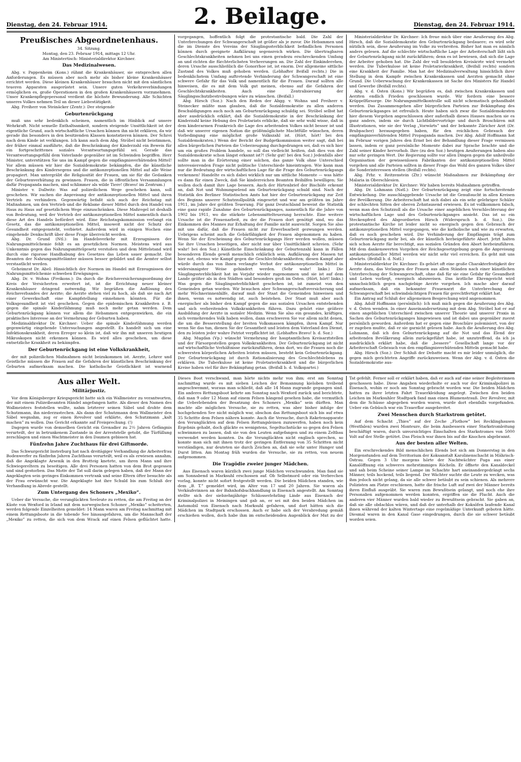Dienstag, den 24. Februar 1914.
2. Beilage.
Dienstag, den 24. Februar 1914.
Preußisches Abgeordnetenhaus.
34. Sitzung.
Montag, den 23. Februar 1914, mittags 12 Uhr.
Am Ministertisch: Ministerialdirektor Kirchner.
Das Medizinalwesen.
Abg. v. Pappenheim (Kons.) rühmt die Krankenhäuser, sie entsprechen allen Anforderungen. Es müssen aber noch mehr als bisher kleine Krankenhäuser errichtet werden. Diese kleinen Krankenhäuser brauchen nicht mit den sämtlichen teueren Apparaten ausgerüstet sein. Unsere guten Verkehrsverbindungen ermöglichen es, große Operationen in den großen Krankenhäusern vorzunehmen. Unser Krankenpflegepersonal verdient die höchste Bewunderung. Alle Schichten unseres Volkes nehmen Teil an dieser Liebestätigkeit.
Abg. Freiherr von Steinäcker (Zentr.): Der steigende
Geburtenrückgang
muß uns sehr bedenklich scheinen, namentlich im Hinblick auf unsere Wehrkraft. Nicht sexuelle Enthaltsamkeit, sondern steigende Unsittlichkeit ist der eigentliche Grund, auch wirtschaftliche Ursachen können ihn nicht erklären, da wir gerade ihn besonders in den besitzenden Klassen konstatieren können. Der Schrei nach dem Kinde ist verklungen. Ich kann auch dem Abg. Ströbel nicht beistimmen, der früher einmal ausführte, daß die Beschränkung der Kinderzahl ein Beweis für ein fortgeschrittenes soziales Verantwortungsgefühl sei. Gerade das Verantwortungsgefühl dem Vaterlande gegenüber ist im Schwinden begriffen. Herr Minister, unterstützen Sie uns im Kampf gegen die empfängnisverhütenden Mittel! Vor allem müssen wir hier die Sozialdemokratie bekämpfen, die die künstliche Beschränkung des Kindersegens und die antikonzeptionellen Mittel auf alle Weise propagiert. Man untergräbt die Religiosität der Frauen, um sie für die Gedanken der Geburtenverhütung zu gewinnen. Frauen, die in öffentlichen Versammlungen dafür Propaganda machen, sind schlimmer als wilde Tiere! (Bravo! im Zentrum.)
Minister v. Dallwitz: Was auf polizeilichem Wege geschehen kann, soll geschehen. Wir suchen die Anpreisung der antikonzeptionellen Mittel und ihren Vertrieb zu verhindern. Gegenwärtig befaßt sich auch der Reichstag mit Maßnahmen, um den Vertrieb und die Reklame dieser Mittel durch den Handel von Haus zu Haus auf gesetzlichem Wege einzuschränken. Diese Maßregel ist deshalb von Bedeutung, weil der Vertrieb der antikonzeptionellen Mittel namentlich durch diese Art des Handels befördert wird. Eine Reichstagskommission verlangt ein Gesetz, das die antikonzeptionellen Mittel, insoweit nicht der Schutz der Gesundheit entgegensteht, verbietet. Außerdem wird in einigen Wochen eine eingehende Denkschrift über diese Frage überreicht werden.
Abg. Dr. Grund (Ntl.): Im Handelsverkehr mit Erzeugnissen der Nahrungsmittelchemie fehlt es an gesetzlichen Normen. Meistens wird aus Unkenntnis gegen das Nahrungsmittelgesetz verstoßen und dem Mittelstand wird durch eine rigorose Handhabung des Gesetzes das Leben sauer gemacht. Die Beamten der Nahrungsmittelämter müssen besser gebildet und die Aemter selbst verstaatlicht werden.
Geheimrat Dr. Abel: Hinsichtlich der Normen im Handel mit Erzeugnissen der Nahrungsmittelchemie schweben Erwägungen.
Abg. Dr. v. Wohna (Freikons.): Da durch die Reichsversicherungsordnung der Kreis der Versicherten erweitert ist, ist die Errichtung neuer kleiner Krankenhäuser dringend notwendig. Wir begrüßen die Auflösung des Reichsverbandes der Aerzte; die Aerzte stehen viel zu hoch, als daß sie nach Art einer Gewerkschaft eine Kampfstellung einnehmen könnten. Für die Volksgesundheit ist viel geschehen. Gegen die epidemischen Krankheiten z. B. gegen die spinale Kinderlähmung muß noch mehr getan werden. Dem Geburtenrückgang können vor allem die Hebammen entgegenwirken, die ein praktisches Interesse an der Vermehrung der Geburten haben.
Medizinaldirektor Dr. Kirchner: Ueber die spinale Kinderlähmung werden gegenwärtig eingehende Untersuchungen angestellt. Es handelt sich um eine Infektionskrankheit, deren Erreger so klein ist, daß wir ihn mit unseren heutigen Mikroskopen nicht erkennen können. Es wird alles geschehen, um diese entsetzliche Krankheit zu bekämpfen.
Der Geburtenrückgang ist eine Volkskrankheit,
der mit polizeilichen Maßnahmen nicht beizukommen ist. Aerzte, Lehrer und Geistliche müssen die Frauen auf die Gefahren der künstlichen Beschränkung der Geburten aufmerksam machen. Die katholische Geistlichkeit ist warnend vorgegangen, hoffentlich folgt die protestantische bald. Die Zahl der Unterbrechungen der Schwangerschaft ist größer als je zuvor. Die Hebammen und die im Dienste des Vereins der Säuglingssterblichkeit befindlichen Personen können durch geeignete Aufklärung segensreich wirken. Die übertragbaren Geschlechtskrankheiten nehmen bei uns einen geradezu erschreckenden Umfang an und richten die fürchterlichsten Verheerungen an. Die Zahl der Einkinderehen, deren Ursache ausschließlich die Gonorrhoe ist, ist enorm. Der allgemeine sittliche Zustand des Volkes muß gehoben werden. (Lebhafter Beifall rechts.) Die in bedenklichstem Umfang auftretende Verhinderung der Schwangerschaft ist eine schwere Gefahr für das Volk und namentlich für die Frauen. Darauf sollten alle hinweisen, die es mit dem Volk gut meinen, ebenso auf die Gefahren der Geschlechtskrankheiten. Auch eine Zentralisierung der Säuglingsschutzbestrebungen wäre zu wünschen. (Beifall.)
Abg. Hirsch (Soz.): Nach den Reden der Abgg. v. Wohna und Freiherr v. Steinecker müßte man glauben, daß die Sozialdemokratie zu allen anderen Beschuldigungen auch noch am Geburtenrückgang schuldig sei. Ströbel selbst hat aber ausdrücklich erklärt, daß die Sozialdemokratie in der Beschränkung der Kinderzahl keine Hebung des Proletariats erblicke, daß sie sehr wohl wisse, daß in dem kinderarmen Frankreich die Lage des arbeitenden Volkes nicht besser ist und daß wir unserer eigenen Nation die größtmöglichste Machtfülle wünschen, deren Vorbedingung eine möglichst große Volkszahl ist. (Hört, hört! bei den Sozialdemokraten.) Wenn der Bericht der Budgetkommission weiter sagt, daß bei allen bürgerlichen Parteien die Ueberzeugung durchgedrungen sei, daß es sich hier um ein großes Problem handele, so soll das vielleicht heißen, daß dies von der Sozialdemokratie schon längst erkannt ist?! (Sehr gut! bei den Soz.) Jedenfalls aber sollte man in die Erörterung einer solchen, das ganze Volk ohne Unterschied interessierenden Frage nicht politische Unterschiede hineintragen. Wie kann man nur die Bedeutung der wirtschaftlichen Lage für die Frage des Geburtenrückgangs verkennen! Handelte es sich dabei wirklich nur um sittliche Momente — was hätte es dann für einen Zweck, daß Sie kinderreichen Beamten Beihilfen bewilligen; Sie wollen doch damit ihre Lage bessern. Auch der Hirtenbrief der Bischöfe erkennt an, daß Not und Wohnungselend am Geburtenrückgang schuld sind. Nach der Statistik des Berliner Statistischen Amts hat hier der Geburtenrückgang zur Zeit des Beginns unserer Schutzzollpolitik eingesetzt und war am größten im Jahre 1911, im Jahre der größten Teuerung. Für ganz Deutschland beweist die Statistik eine ganz rapide Zunahme des Geburtenrückganges, namentlich für die Jahre von 1902 bis 1911, wo die stärkste Lebensmittelteuerung herrschte. Eine weitere Ursache ist die Frauenarbeit, zu der die Frauen dort genötigt sind, wo das Einkommen des Mannes zur Erhaltung der Familie nicht ausreicht. Sorgen Sie also mit uns dafür, daß die Frauen nicht zur Erwerbsarbeit gezwungen werden. Uebrigens scheint auch die Gebärfähigkeit der Frauen abgenommen zu haben. Wenn Sie der Erscheinung des Geburtenrückgangs Herr werden wollen, müssen Sie ihre Ursachen beseitigen, aber nicht nur über Unsittlichkeit schreien. (Sehr wahr! bei den Soz.) Künstliche Einschränkung der Geburtenzahl kann in Fällen besonderen Elends gewiß menschlich erklärlich sein. Aufklärung der Massen tut hier not, ebenso wie Kampf gegen die Geschlechtskrankheiten; diesen Kampf aber würde durch das von Ihnen verlangte Verbot der antikonzeptionellen Mittel in widersinnigster Weise gehindert werden. (Sehr wahr! links.) Die Säuglingssterblichkeit hat im Vorjahr wieder zugenommen und sie ist auf dem Lande größer als in den Städten und besonders groß im Osten. (Hört, hört! links.) Was gegen die Säuglingssterblichkeit geschehen ist, ist zumeist von den Gemeinden getan worden. Wir brauchen aber Schwangerschaftsversicherung und mehr Wöchnerinnenhilfe, darauf muß der Staat die Gemeinden hinweisen und ihnen, wenn es notwendig ist, auch beistehen. Der Staat muß aber auch energischer als bisher den Kampf gegen die aus sozialen Ursachen entstehenden und sich verbreitenden Volkskrankheiten führen. Dazu gehört eine größere Ausbildung der Aerzte in sozialer Medizin. Wenn Sie also ein gesundes, kräftiges, sich vermehrendes Volk haben wollen, dann erschweren Sie vor allem nicht denen, die um die Besserstellung der breiten Volksmassen kämpfen, ihren Kampf. Nur wenn Sie das tun, dienen Sie der Gesamtheit und leisten dem Vaterland den Dienst, den zu leisten jeder wahre Patriot verpflichtet ist. (Lebhaftes Bravo! b. d. Soz.)
Abg. Mugdan (Vp.) wünscht Vermehrung der hauptamtlichen Kreisarztstellen und der Fürsorgestellen gegen Volkskrankheiten. Der Geburtenrückgang ist nicht auf wirtschaftliche Verhältnisse zurückzuführen, denn dort, wo die Frauen noch die schwersten körperlichen Arbeiten leisten müssen, besteht kein Geburtenrückgang. Der Geburtenrückgang ist durch Rationalisierung des Geschlechtslebens zu erklären. Die Tuberkulose ist keine Proletarierkrankheit und die bürgerlichen Kreise haben viel für ihre Bekämpfung getan. (Beifall b. d. Volkspartei.)
Ministerialdirektor Dr. Kirchner: Ich freue mich über eine Aeußerung des Abg. Hirsch, daß die Sozialdemokratie den Geburtenrückgang bedauere; es wird sehr nützlich sein, diese Aeußerung im Volke zu verbreiten. Bisher hat man es nämlich anders gelesen. Auf die schlechte wirtschaftliche Lage der Arbeiterschaft läßt sich der Geburtenrückgang nicht zurückführen; denn es ist bewiesen, daß sich die Lage der Arbeiter gehoben hat. Die Zahl der voll besoldeten Kreisärzte wird vermehrt werden. Die Tuberkulose ist keine Proletarierkrankheit, (Beifall rechts) sondern eine Krankheit der Familie. Man hat der Medizinalverwaltung hinsichtlich ihrer Stellung in dem Kampfe zwischen Krankenkassen und Aerzten gemacht ohne Grund. Die Ueberwachung der Krankenkassen ist Sache des Ministers für Handel und Gewerbe (Beifall rechts).
Abg. v. d. Osten (Kons.) Wir begrüßen es, daß zwischen Krankenkassen und Aerzten endlich Frieden geschlossen wurde. Wir fordern eine bessere Krüppelfürsorge. Die Nahrungsmittelkontrolle soll nicht schematisch gehandhabt werden. Das Zusammengehen aller bürgerlichen Parteien zur Bekämpfung des Geburtenrückganges ist erfreulich. Heute haben sich zwar die Sozialdemokraten hier diesem Vorgehen angeschlossen aber außerhalb dieses Hauses machen sie es ganz anders, indem sie durch Lichtbildervorträge und durch Broschüren mit Illustrationen, wie sie der Verlag „Vorwärts“ und der bekannte Züricher Arzt (Dr. Brubpacher) herausgegeben haben, für den reichlichen Gebrauch der empfängnisverhütenden Mittel Propaganda machen. Der Abg. Adolf Hoffmann hat im Februar vorigen Jahres den Ernst bei der Behandlung dieser Frage vermissen lassen, indem er ganz persönliche Momente dabei zur Sprache brachte und die Zahl seiner Kinder hervorhob. Ihre (zu den Soz.) heutigen Aeußerungen haben also nur sehr geringen Wert. Die Regierung sollte vor allen Dingen gegen die unheilvolle Organisation der gewissenlosen Fabrikanten der antikonzeptionellen Mittel vorgehen und alle Parteien sollten in dieser Frage das Wohl des ganzen Volkes über die Sonderinteressen stellen (Beifall rechts).
Abg. Frhr. v. Reitzenstein (Ztr.) wünscht Maßnahmen zur Bekämpfung der Malaria in Oberschlesien.
Ministerialdirektor Dr. Kirchner: Wir haben bereits Maßnahmen getroffen.
Abg. Dr. Lohmann (Natl.): Der Geburtenrückgang zeigt eine fortschreitende Entwickelung. Die ausschlaggebende Ursache ist die Genußsucht in allen Kreisen der Bevölkerung. Die Arbeiterschaft hat sich dabei als ein sehr gelehriger Schüler der schlechten Sitten der oberen Zehntausend erwiesen. Es ist vollkommen falsch, wenn man den Schutzzoll als die Ursache einer angeblichen Verschlechterung der wirtschaftlichen Lage und des Geburtenrückganges ansieht. Das ist so ein Steckenpferd des Abgeordneten Hirsch (Widerspruch b. d. Soz.). Die protestantische Kirche ist leider nicht so energisch gegen den Gebrauch der antikonzeptionellen Mittel vorgegangen, wie die katholische und wie zu erwarten, daß es noch geschehen wird. Die Verhinderung der Empfängnis trägt zum Geburtenrückgang mehr bei, als der künstlich herbeigeführte Abort. Jetzt halten sich schon Aerzte für berechtigt, aus sozialen Gründen den Abort herbeizuführen. Mit dem dankenswerten Vorgehen der Reichsgesetzgebung gegen die Anpreisung antikonzeptioneller Mittel werden wir nicht sehr viel erreichen. Es geht mit uns abwärts. (Beifall b. d. Natl.)
Ministerialdirektor Dr. Kirchner: Es gehört oft eine große Charakterfestigkeit der Aerzte dazu, das Verlangen der Frauen aus allen Ständen nach einer künstlichen Unterbrechung der Schwangerschaft, ohne daß für sie eine Gefahr für Gesundheit und Leben vorliegt, energisch abzuweisen. Das ärztliche Ehrengericht wird unnachsichtlich gegen nachgiebige Aerzte vorgehen. Ich mache aber darauf aufmerksam, daß ein bekannter Frauenarzt die Unterbrechung der Schwangerschaft bei schwindsüchtigen Frauen für gerechtfertigt erklärt hat.
Ein Antrag auf Schluß der allgemeinen Besprechung wird angenommen.
Abg. Adolf Hoffmann (persönlich): Ich muß mich gegen die Aeußerung des Abg. v. d. Osten wenden. In einer Auseinandersetzung mit dem Abg. Ströbel hat er auf einen angeblichen Unterschied zwischen unserer Theorie und unserer Praxis in Sachen des Geburtenrückganges hingewiesen und ist dabei uns gegenüber zuerst persönlich geworden. Außerdem hat er gegen eine Broschüre polemisiert, von der er zugeben mußte, daß er sie garnicht gelesen habe. Auch die Aeußerung des Abg. Lohmann, daß ich den Geburtenrückgang auf die Not und das Elend der arbeitenden Bevölkerung allein zurückgeführt habe, ist unzutreffend, da ich ja ausdrücklich erklärt habe, daß die „bessere“ Gesellschaft lange vor der Arbeiterschaft Gebrauch von den empfängnisverhütenden Mitteln gemacht habe.
Abg. Hirsch (Soz.): Der Schluß der Debatte macht es mir leider unmöglich, die gegen mich gerichteten Angriffe zurückzuweisen. Wenn der Abg. v. d. Osten die Sozialdemokratie aus-
Aus aller Welt.
Militärjustiz.
Vor dem Königsberger Kriegsgericht hatte sich ein Wallmeister zu verantworten, der mit einem Polizeibeamten Händel angefangen hatte. Als dieser den Namen des Wallmeisters feststellen wollte, nahm letzterer seinen Säbel und drohte dem Schutzmann, ihn niederzustechen. Als dann der Schutzmann dem Wallmeister den Säbel wegnahm, zog er einen Revolver und erklärte, den Schutzmann „kalt machen“ zu wollen. Das Gericht erkannte auf Freisprechung. (!)
Dagegen wurde von demselben Gericht ein Grenadier zu 2½ Jahren Gefängnis verurteilt, der in betrunkenem Zustande in der Arreststelle getobt, die Türfüllung zerschlagen und einen Wachtmeister in den Daumen gebissen hat.
Fünfzehn Jahre Zuchthaus für drei Giftmorde.
Das Schwurgericht Insterburg hat nach dreitägiger Verhandlung die Arbeiterfrau Bodenwerfer zu fünfzehn Jahren Zuchthaus verurteilt, weil es als erwiesen annahm, daß die Angeklagte Arsenik in den Brotteig knetete, um ihren Mann und ihre Schwiegereltern zu beseitigen. Alle drei Personen hatten von dem Brot gegessen und sind gestorben. Das Motiv der Tat soll darin gelegen haben, daß der Mann der Angeklagten sein geringes Einkommen vertrank und seine Eltern öfter besuchte als der Frau erwünscht war. Die Angeklagte hat ihre Schuld bis zum Schluß der Verhandlung in Abrede gestellt.
Zum Untergang des Schoners „Mexiko“.
Ueber die Versuche, die verunglückten Seeleute zu retten, die am Freitag an der Küste von Wexford in Irland mit dem norwegischen Schoner „Mexiko“ scheiterten, werden folgende Einzelheiten gemeldet: 14 Mann waren am Freitag nachmittag mit einem Rettungsboote in die tobende See hinausgefahren, um die Mannschaft der „Mexiko“ zu retten, die sich von dem Wrack auf einen Felsen geflüchtet hatte. Dieses Boot verschwand, man hörte nichts mehr von ihm; erst am Sonntag nachmittag wurde es mit sieben Leichen der Bemannung kieloben treibend angeschwemmt, woraus man schließt, daß alle 14 Mann zugrunde gegangen sind. Ein anderes Rettungsboot kehrte am Sonntag nach Wexford zurück und berichtete, daß man 9 oder 12 Mann auf einem Felsen hängend gesehen habe, die vermutlich die Ueberlebenden der Besatzung des Schoners „Mexiko“ sein dürften. Man machte alle möglichen Versuche, sie zu retten, was aber bisher infolge der hochgehenden See nicht möglich war, obschon das Rettungsboot sich bis auf etwa 35 Schritte dem Felsen nähern konnte. Auch die Versuche, durch Raketenapparate den Verunglückten auf dem Felsen Rettungsleinen zuzuwerfen, haben noch kein Ergebnis gehabt, doch glückte es wenigstens, Segeltuchstücke so gegen den Felsen schwimmen zu lassen, daß sie von den Leuten aufgefangen und zu einem Zeltbau verwendet werden konnten. Da die Verunglückten nicht englisch sprechen, so konnte man sich mit ihnen trotz der geringen Entfernung von 35 Schritten nicht verständigen, nur deuteten sie durch Zeichen an, daß sie sehr unter Hunger und Durst litten. Am Montag früh wurden die Versuche, sie zu retten, von neuem aufgenommen.
Die Tragödie zweier junger Mädchen.
Aus Eisenach waren kürzlich zwei junge Mädchen verschwunden. Man fand sie am Sonnabend in Marksuhl erschossen auf. Ob Selbstmord oder ein Verbrechen vorlag, konnte nicht sofort festgestellt werden. Die beiden Mädchen standen, wie dem „B. T.“ gemeldet wird, im Alter von 17 und 20 Jahren. Sie waren als Verkäuferinnen an der Bahnhofsbuchhandlung in Eisenach angestellt. Am Sonntag stellte sich der siebzehnjährige Schlosserlehrling Linde aus Eisenach der Kriminalpolizei in Meiningen und gab an, er sei mit den beiden Mädchen im Automobil von Eisenach nach Marksuhl gefahren, und dort hätten sich die Mädchen im Stadtpark erschossen. Auch er habe sich der Verabredung gemäß erschießen wollen, doch habe ihm im entscheidenden Augenblick der Mut zu der Tat gefehlt. Ferner soll er erklärt haben, daß er auch auf eine seiner Begleiterinnen geschossen habe. Diese Angaben wiederholte er auch vor der Kriminalpolizei in Eisenach, wohin er noch am Sonntag gebracht worden war. Die beiden Mädchen hatten zu ihrer letzten Fahrt Trauerkleidung angelegt. Zwischen den beiden Leichen im Marksuhler Stadtpark fand man einen Blumenstrauß. Der Revolver, mit dem die Schüsse abgegeben worden waren, wurde dort ebenfalls vorgefunden. Ueber ein Gebüsch war ein Trauerflor ausgebreitet.
Zwei Menschen durch Starkstrom getötet.
Auf dem Schacht „Thies“ auf der Zeche „Flothow“ bei Recklinghausen (Westfalen) wurden zwei Monteure, die beim Ausbessern einer Starkstromleitung beschäftigt waren, durch unvorsichtiges Einschalten des Starkstromes von 5000 Volt auf der Stelle getötet. Das Fleisch war ihnen bis auf die Knochen abgebrannt.
Aus der besten aller Welten.
Ein erschreckendes Bild menschlichen Elends bot sich am Donnerstag in den Morgenstunden auf dem Territorium der Koksanstalt Karolinenschacht in Mährisch-Ostrau. Gegen 3 Uhr morgens hörte der Nachtwächter Fuga aus einer Kanalöffnung ein schweres mehrstimmiges Röcheln. Er öffnete den Kanaldeckel und sah beim Scheine seiner Lampe im Schachte hart aneinandergedrängt sechs Männer, teils hockend, teils liegend. Der Wächter suchte die Leute zu wecken, was ihm jedoch nicht gelang, da sie alle schwer betäubt zu sein schienen. Als mehrere Polizisten am Platze erschienen, hatte die frische Luft auf zwei der Männer bereits ihren Einfluß ausgeübt. Sie waren zum Bewußtsein gelangt, und noch ehe ihre Personalien aufgenommen werden konnten, ergriffen sie die Flucht. Auch die anderen vier Männer wurden bald wieder zu Bewußtsein gebracht. Sie gaben an, daß sie alle obdachlos wären, und daß der unterhalb der Koksöfen laufende Kanal ihnen während der kalten Wintertage eine regelmäßige Unterkunft geboten hätte. Diesmal waren in den Kanal Gase eingedrungen, durch die sie schwer betäubt worden seien.